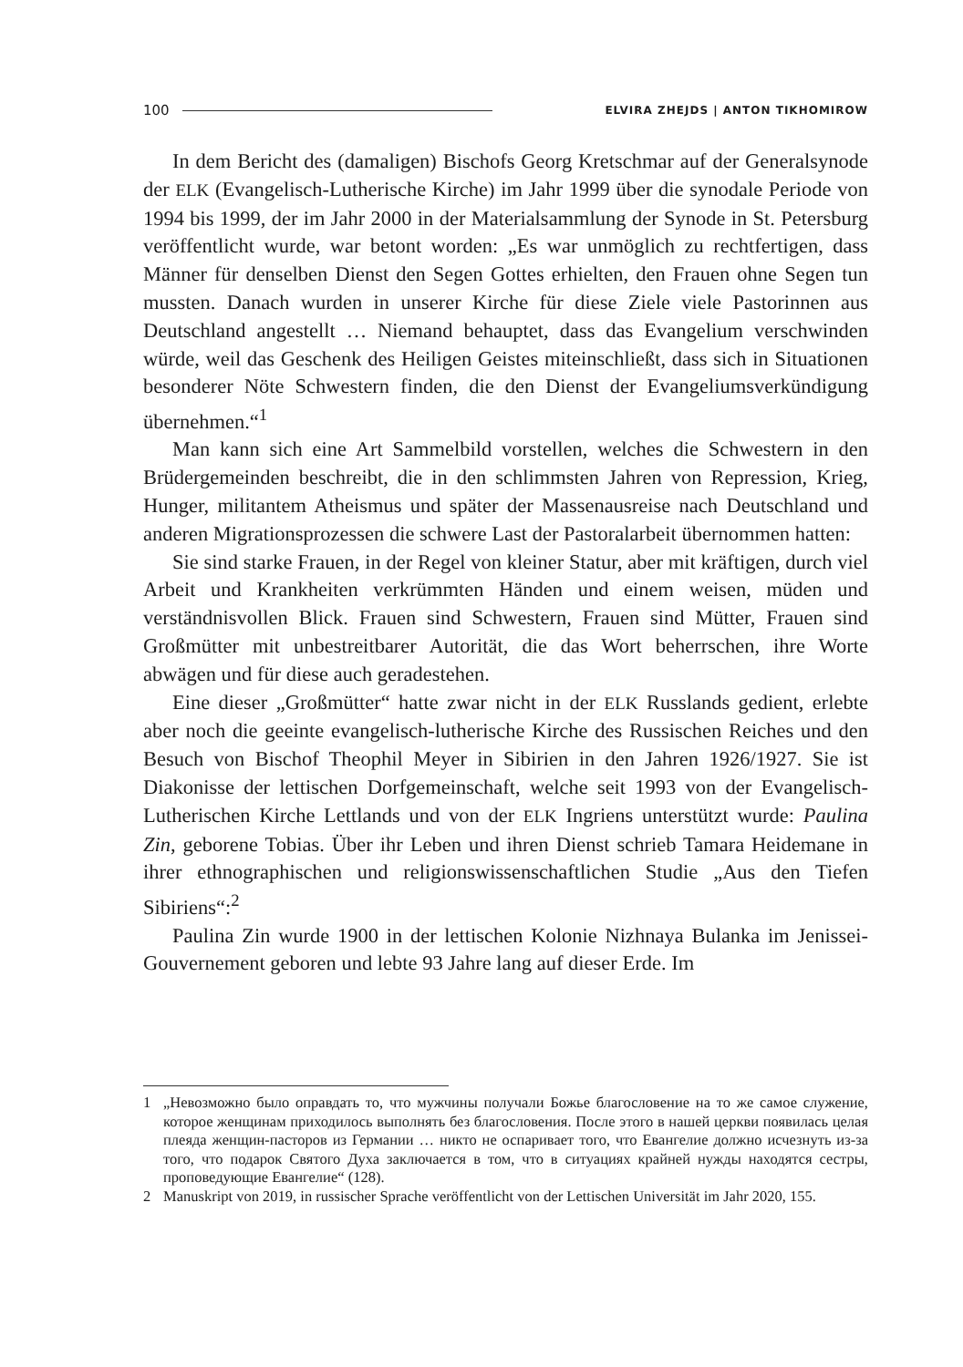100 ELVIRA ZHEJDS | ANTON TIKHOMIROW
In dem Bericht des (damaligen) Bischofs Georg Kretschmar auf der Generalsynode der ELK (Evangelisch-Lutherische Kirche) im Jahr 1999 über die synodale Periode von 1994 bis 1999, der im Jahr 2000 in der Materialsammlung der Synode in St. Petersburg veröffentlicht wurde, war betont worden: „Es war unmöglich zu rechtfertigen, dass Männer für denselben Dienst den Segen Gottes erhielten, den Frauen ohne Segen tun mussten. Danach wurden in unserer Kirche für diese Ziele viele Pastorinnen aus Deutschland angestellt … Niemand behauptet, dass das Evangelium verschwinden würde, weil das Geschenk des Heiligen Geistes miteinschließt, dass sich in Situationen besonderer Nöte Schwestern finden, die den Dienst der Evangeliumsverkündigung übernehmen.“<sup>1</sup>
Man kann sich eine Art Sammelbild vorstellen, welches die Schwestern in den Brüdergemeinden beschreibt, die in den schlimmsten Jahren von Repression, Krieg, Hunger, militantem Atheismus und später der Massenausreise nach Deutschland und anderen Migrationsprozessen die schwere Last der Pastoralarbeit übernommen hatten:
Sie sind starke Frauen, in der Regel von kleiner Statur, aber mit kräftigen, durch viel Arbeit und Krankheiten verkrümmten Händen und einem weisen, müden und verständnisvollen Blick. Frauen sind Schwestern, Frauen sind Mütter, Frauen sind Großmütter mit unbestreitbarer Autorität, die das Wort beherrschen, ihre Worte abwägen und für diese auch geradestehen.
Eine dieser „Großmütter“ hatte zwar nicht in der ELK Russlands gedient, erlebte aber noch die geeinte evangelisch-lutherische Kirche des Russischen Reiches und den Besuch von Bischof Theophil Meyer in Sibirien in den Jahren 1926/1927. Sie ist Diakonisse der lettischen Dorfgemeinschaft, welche seit 1993 von der Evangelisch-Lutherischen Kirche Lettlands und von der ELK Ingriens unterstützt wurde: Paulina Zin, geborene Tobias. Über ihr Leben und ihren Dienst schrieb Tamara Heidemane in ihrer ethnographischen und religionswissenschaftlichen Studie „Aus den Tiefen Sibiriens“:<sup>2</sup>
Paulina Zin wurde 1900 in der lettischen Kolonie Nizhnaya Bulanka im Jenissei-Gouvernement geboren und lebte 93 Jahre lang auf dieser Erde. Im
1 „Невозможно было оправдать то, что мужчины получали Божье благословение на то же самое служение, которое женщинам приходилось выполнять без благословения. После этого в нашей церкви появилась целая плеяда женщин-пасторов из Германии … никто не оспаривает того, что Евангелие должно исчезнуть из-за того, что подарок Святого Духа заключается в том, что в ситуациях крайней нужды находятся сестры, проповедующие Евангелие“ (128).
2 Manuskript von 2019, in russischer Sprache veröffentlicht von der Lettischen Universität im Jahr 2020, 155.